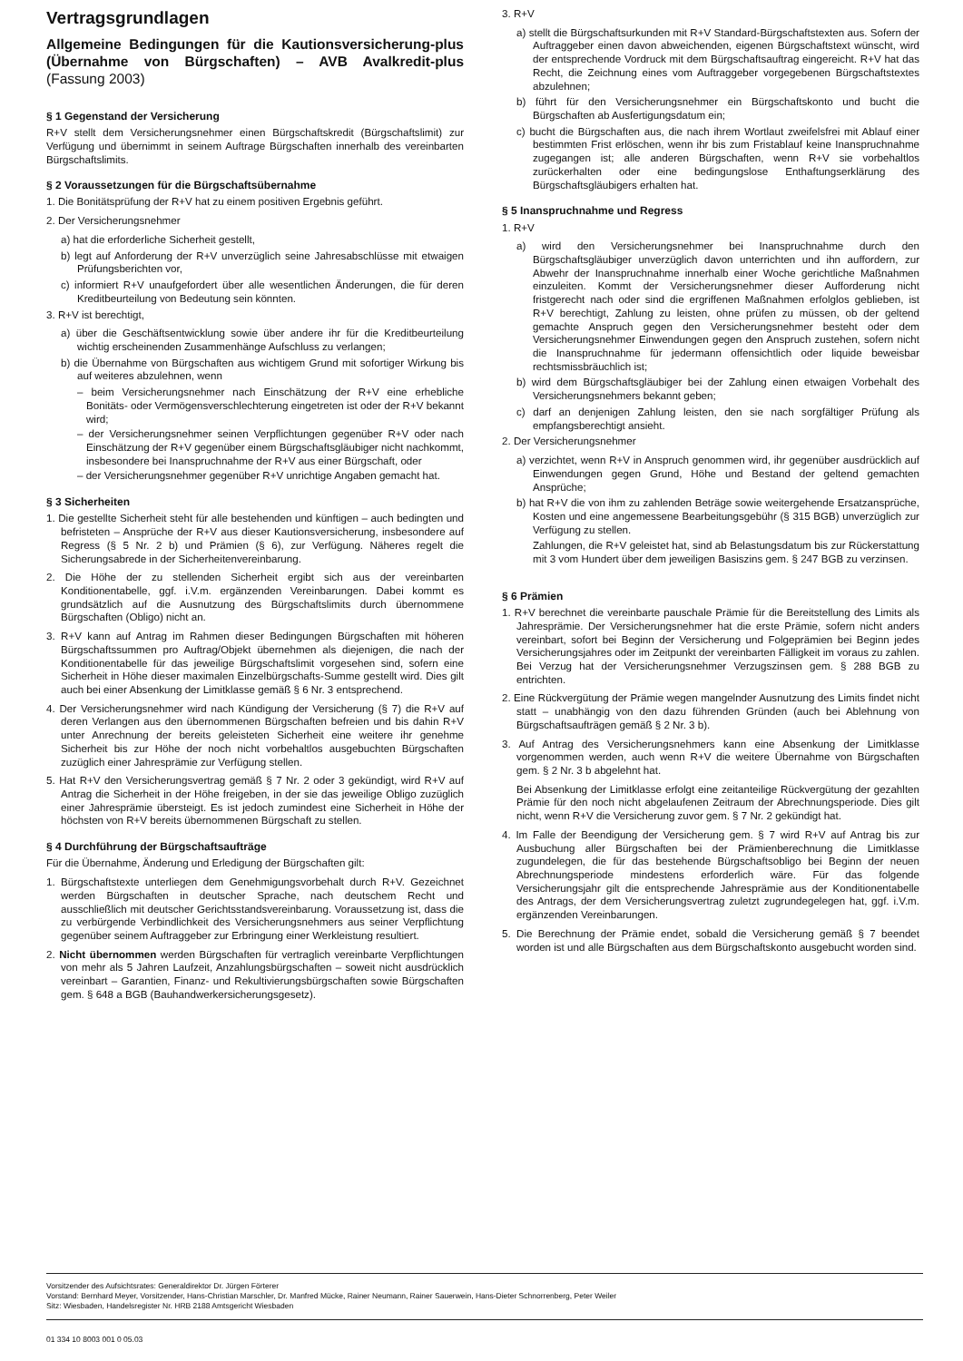Vertragsgrundlagen
Allgemeine Bedingungen für die Kautionsversicherung-plus (Übernahme von Bürgschaften) – AVB Avalkredit-plus (Fassung 2003)
§ 1 Gegenstand der Versicherung
R+V stellt dem Versicherungsnehmer einen Bürgschaftskredit (Bürgschaftslimit) zur Verfügung und übernimmt in seinem Auftrage Bürgschaften innerhalb des vereinbarten Bürgschaftslimits.
§ 2 Voraussetzungen für die Bürgschaftsübernahme
1. Die Bonitätsprüfung der R+V hat zu einem positiven Ergebnis geführt.
2. Der Versicherungsnehmer
a) hat die erforderliche Sicherheit gestellt,
b) legt auf Anforderung der R+V unverzüglich seine Jahresabschlüsse mit etwaigen Prüfungsberichten vor,
c) informiert R+V unaufgefordert über alle wesentlichen Änderungen, die für deren Kreditbeurteilung von Bedeutung sein könnten.
3. R+V ist berechtigt,
a) über die Geschäftsentwicklung sowie über andere ihr für die Kreditbeurteilung wichtig erscheinenden Zusammenhänge Aufschluss zu verlangen;
b) die Übernahme von Bürgschaften aus wichtigem Grund mit sofortiger Wirkung bis auf weiteres abzulehnen, wenn
– beim Versicherungsnehmer nach Einschätzung der R+V eine erhebliche Bonitäts- oder Vermögensverschlechterung eingetreten ist oder der R+V bekannt wird;
– der Versicherungsnehmer seinen Verpflichtungen gegenüber R+V oder nach Einschätzung der R+V gegenüber einem Bürgschaftsgläubiger nicht nachkommt, insbesondere bei Inanspruchnahme der R+V aus einer Bürgschaft, oder
– der Versicherungsnehmer gegenüber R+V unrichtige Angaben gemacht hat.
§ 3 Sicherheiten
1. Die gestellte Sicherheit steht für alle bestehenden und künftigen – auch bedingten und befristeten – Ansprüche der R+V aus dieser Kautionsversicherung, insbesondere auf Regress (§ 5 Nr. 2 b) und Prämien (§ 6), zur Verfügung. Näheres regelt die Sicherungsabrede in der Sicherheitenvereinbarung.
2. Die Höhe der zu stellenden Sicherheit ergibt sich aus der vereinbarten Konditionentabelle, ggf. i.V.m. ergänzenden Vereinbarungen. Dabei kommt es grundsätzlich auf die Ausnutzung des Bürgschaftslimits durch übernommene Bürgschaften (Obligo) nicht an.
3. R+V kann auf Antrag im Rahmen dieser Bedingungen Bürgschaften mit höheren Bürgschaftssummen pro Auftrag/Objekt übernehmen als diejenigen, die nach der Konditionentabelle für das jeweilige Bürgschaftslimit vorgesehen sind, sofern eine Sicherheit in Höhe dieser maximalen Einzelbürgschafts-Summe gestellt wird. Dies gilt auch bei einer Absenkung der Limitklasse gemäß § 6 Nr. 3 entsprechend.
4. Der Versicherungsnehmer wird nach Kündigung der Versicherung (§ 7) die R+V auf deren Verlangen aus den übernommenen Bürgschaften befreien und bis dahin R+V unter Anrechnung der bereits geleisteten Sicherheit eine weitere ihr genehme Sicherheit bis zur Höhe der noch nicht vorbehaltlos ausgebuchten Bürgschaften zuzüglich einer Jahresprämie zur Verfügung stellen.
5. Hat R+V den Versicherungsvertrag gemäß § 7 Nr. 2 oder 3 gekündigt, wird R+V auf Antrag die Sicherheit in der Höhe freigeben, in der sie das jeweilige Obligo zuzüglich einer Jahresprämie übersteigt. Es ist jedoch zumindest eine Sicherheit in Höhe der höchsten von R+V bereits übernommenen Bürgschaft zu stellen.
§ 4 Durchführung der Bürgschaftsaufträge
Für die Übernahme, Änderung und Erledigung der Bürgschaften gilt:
1. Bürgschaftstexte unterliegen dem Genehmigungsvorbehalt durch R+V. Gezeichnet werden Bürgschaften in deutscher Sprache, nach deutschem Recht und ausschließlich mit deutscher Gerichtsstandsvereinbarung. Voraussetzung ist, dass die zu verbürgende Verbindlichkeit des Versicherungsnehmers aus seiner Verpflichtung gegenüber seinem Auftraggeber zur Erbringung einer Werkleistung resultiert.
2. Nicht übernommen werden Bürgschaften für vertraglich vereinbarte Verpflichtungen von mehr als 5 Jahren Laufzeit, Anzahlungsbürgschaften – soweit nicht ausdrücklich vereinbart – Garantien, Finanz- und Rekultivierungsbürgschaften sowie Bürgschaften gem. § 648 a BGB (Bauhandwerkersicherungsgesetz).
3. R+V
a) stellt die Bürgschaftsurkunden mit R+V Standard-Bürgschaftstexten aus. Sofern der Auftraggeber einen davon abweichenden, eigenen Bürgschaftstext wünscht, wird der entsprechende Vordruck mit dem Bürgschaftsauftrag eingereicht. R+V hat das Recht, die Zeichnung eines vom Auftraggeber vorgegebenen Bürgschaftstextes abzulehnen;
b) führt für den Versicherungsnehmer ein Bürgschaftskonto und bucht die Bürgschaften ab Ausfertigungsdatum ein;
c) bucht die Bürgschaften aus, die nach ihrem Wortlaut zweifelsfrei mit Ablauf einer bestimmten Frist erlöschen, wenn ihr bis zum Fristablauf keine Inanspruchnahme zugegangen ist; alle anderen Bürgschaften, wenn R+V sie vorbehaltlos zurückerhalten oder eine bedingungslose Enthaftungserklärung des Bürgschaftsgläubigers erhalten hat.
§ 5 Inanspruchnahme und Regress
1. R+V
a) wird den Versicherungsnehmer bei Inanspruchnahme durch den Bürgschaftsgläubiger unverzüglich davon unterrichten und ihn auffordern, zur Abwehr der Inanspruchnahme innerhalb einer Woche gerichtliche Maßnahmen einzuleiten. Kommt der Versicherungsnehmer dieser Aufforderung nicht fristgerecht nach oder sind die ergriffenen Maßnahmen erfolglos geblieben, ist R+V berechtigt, Zahlung zu leisten, ohne prüfen zu müssen, ob der geltend gemachte Anspruch gegen den Versicherungsnehmer besteht oder dem Versicherungsnehmer Einwendungen gegen den Anspruch zustehen, sofern nicht die Inanspruchnahme für jedermann offensichtlich oder liquide beweisbar rechtsmissbräuchlich ist;
b) wird dem Bürgschaftsgläubiger bei der Zahlung einen etwaigen Vorbehalt des Versicherungsnehmers bekannt geben;
c) darf an denjenigen Zahlung leisten, den sie nach sorgfältiger Prüfung als empfangsberechtigt ansieht.
2. Der Versicherungsnehmer
a) verzichtet, wenn R+V in Anspruch genommen wird, ihr gegenüber ausdrücklich auf Einwendungen gegen Grund, Höhe und Bestand der geltend gemachten Ansprüche;
b) hat R+V die von ihm zu zahlenden Beträge sowie weitergehende Ersatzansprüche, Kosten und eine angemessene Bearbeitungsgebühr (§ 315 BGB) unverzüglich zur Verfügung zu stellen.
Zahlungen, die R+V geleistet hat, sind ab Belastungsdatum bis zur Rückerstattung mit 3 vom Hundert über dem jeweiligen Basiszins gem. § 247 BGB zu verzinsen.
§ 6 Prämien
1. R+V berechnet die vereinbarte pauschale Prämie für die Bereitstellung des Limits als Jahresprämie. Der Versicherungsnehmer hat die erste Prämie, sofern nicht anders vereinbart, sofort bei Beginn der Versicherung und Folgeprämien bei Beginn jedes Versicherungsjahres oder im Zeitpunkt der vereinbarten Fälligkeit im voraus zu zahlen. Bei Verzug hat der Versicherungsnehmer Verzugszinsen gem. § 288 BGB zu entrichten.
2. Eine Rückvergütung der Prämie wegen mangelnder Ausnutzung des Limits findet nicht statt – unabhängig von den dazu führenden Gründen (auch bei Ablehnung von Bürgschaftsaufträgen gemäß § 2 Nr. 3 b).
3. Auf Antrag des Versicherungsnehmers kann eine Absenkung der Limitklasse vorgenommen werden, auch wenn R+V die weitere Übernahme von Bürgschaften gem. § 2 Nr. 3 b abgelehnt hat.
Bei Absenkung der Limitklasse erfolgt eine zeitanteilige Rückvergütung der gezahlten Prämie für den noch nicht abgelaufenen Zeitraum der Abrechnungsperiode. Dies gilt nicht, wenn R+V die Versicherung zuvor gem. § 7 Nr. 2 gekündigt hat.
4. Im Falle der Beendigung der Versicherung gem. § 7 wird R+V auf Antrag bis zur Ausbuchung aller Bürgschaften bei der Prämienberechnung die Limitklasse zugundelegen, die für das bestehende Bürgschaftsobligo bei Beginn der neuen Abrechnungsperiode mindestens erforderlich wäre. Für das folgende Versicherungsjahr gilt die entsprechende Jahresprämie aus der Konditionentabelle des Antrags, der dem Versicherungsvertrag zuletzt zugrundegelegen hat, ggf. i.V.m. ergänzenden Vereinbarungen.
5. Die Berechnung der Prämie endet, sobald die Versicherung gemäß § 7 beendet worden ist und alle Bürgschaften aus dem Bürgschaftskonto ausgebucht worden sind.
Vorsitzender des Aufsichtsrates: Generaldirektor Dr. Jürgen Förterer
Vorstand: Bernhard Meyer, Vorsitzender, Hans-Christian Marschler, Dr. Manfred Mücke, Rainer Neumann, Rainer Sauerwein, Hans-Dieter Schnorrenberg, Peter Weiler
Sitz: Wiesbaden, Handelsregister Nr. HRB 2188 Amtsgericht Wiesbaden
01 334 10 8003 001 0 05.03